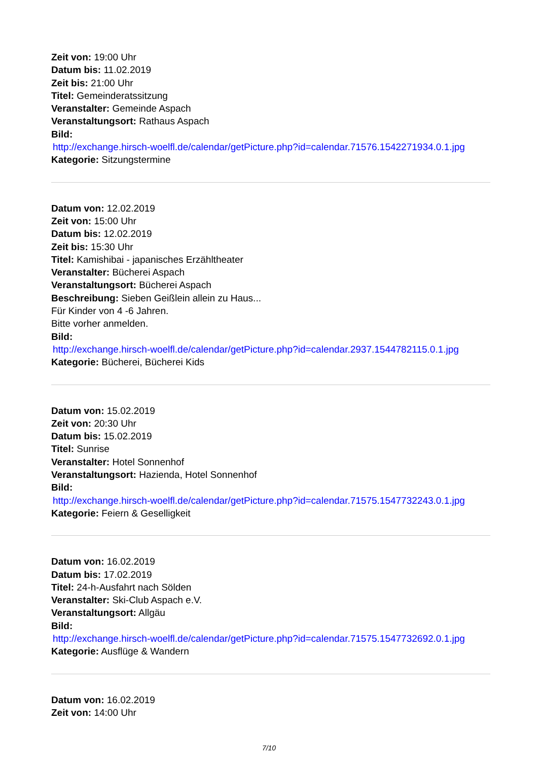Zeit von: 19:00 Uhr
Datum bis: 11.02.2019
Zeit bis: 21:00 Uhr
Titel: Gemeinderatssitzung
Veranstalter: Gemeinde Aspach
Veranstaltungsort: Rathaus Aspach
Bild:
http://exchange.hirsch-woelfl.de/calendar/getPicture.php?id=calendar.71576.1542271934.0.1.jpg
Kategorie: Sitzungstermine
Datum von: 12.02.2019
Zeit von: 15:00 Uhr
Datum bis: 12.02.2019
Zeit bis: 15:30 Uhr
Titel: Kamishibai - japanisches Erzähltheater
Veranstalter: Bücherei Aspach
Veranstaltungsort: Bücherei Aspach
Beschreibung: Sieben Geißlein allein zu Haus...
Für Kinder von 4 -6 Jahren.
Bitte vorher anmelden.
Bild:
http://exchange.hirsch-woelfl.de/calendar/getPicture.php?id=calendar.2937.1544782115.0.1.jpg
Kategorie: Bücherei, Bücherei Kids
Datum von: 15.02.2019
Zeit von: 20:30 Uhr
Datum bis: 15.02.2019
Titel: Sunrise
Veranstalter: Hotel Sonnenhof
Veranstaltungsort: Hazienda, Hotel Sonnenhof
Bild:
http://exchange.hirsch-woelfl.de/calendar/getPicture.php?id=calendar.71575.1547732243.0.1.jpg
Kategorie: Feiern & Geselligkeit
Datum von: 16.02.2019
Datum bis: 17.02.2019
Titel: 24-h-Ausfahrt nach Sölden
Veranstalter: Ski-Club Aspach e.V.
Veranstaltungsort: Allgäu
Bild:
http://exchange.hirsch-woelfl.de/calendar/getPicture.php?id=calendar.71575.1547732692.0.1.jpg
Kategorie: Ausflüge & Wandern
Datum von: 16.02.2019
Zeit von: 14:00 Uhr
7/10